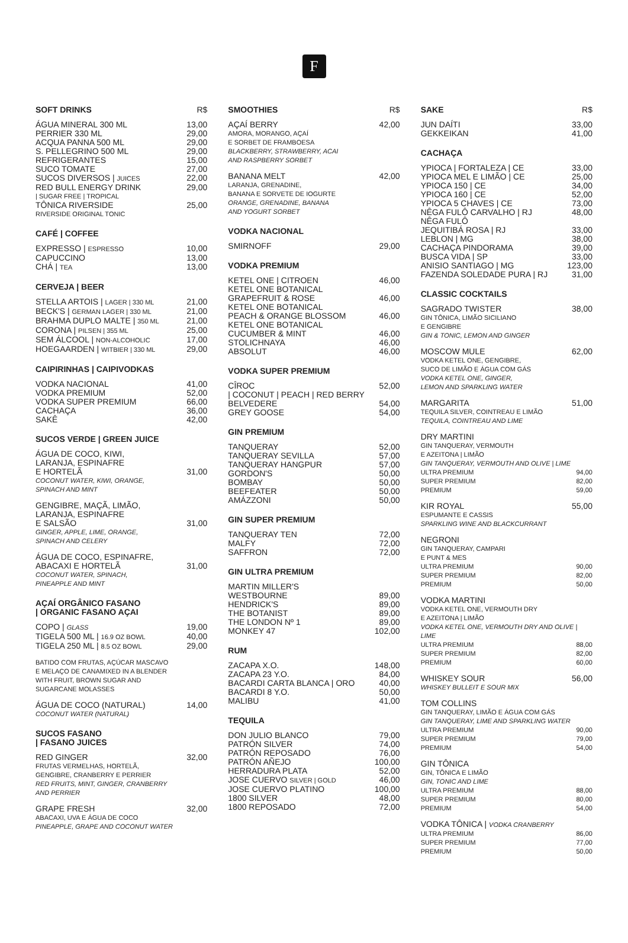F
SOFT DRINKS R$
ÁGUA MINERAL 300 ML 13,00
PERRIER 330 ML 29,00
ACQUA PANNA 500 ML 29,00
S. PELLEGRINO 500 ML 29,00
REFRIGERANTES 15,00
SUCO TOMATE 27,00
SUCOS DIVERSOS | JUICES 22,00
RED BULL ENERGY DRINK 29,00
| SUGAR FREE | TROPICAL
TÔNICA RIVERSIDE 25,00
RIVERSIDE ORIGINAL TONIC
CAFÉ | COFFEE
EXPRESSO | ESPRESSO 10,00
CAPUCCINO 13,00
CHÁ | TEA 13,00
CERVEJA | BEER
STELLA ARTOIS | LAGER | 330 ML 21,00
BECK'S | GERMAN LAGER | 330 ML 21,00
BRAHMA DUPLO MALTE | 350 ML 21,00
CORONA | PILSEN | 355 ML 25,00
SEM ÁLCOOL | NON-ALCOHOLIC 17,00
HOEGAARDEN | WITBIER | 330 ML 29,00
CAIPIRINHAS | CAIPIVODKAS
VODKA NACIONAL 41,00
VODKA PREMIUM 52,00
VODKA SUPER PREMIUM 66,00
CACHAÇA 36,00
SAKÊ 42,00
SUCOS VERDE | GREEN JUICE
ÁGUA DE COCO, KIWI,
LARANJA, ESPINAFRE
E HORTELÃ 31,00
COCONUT WATER, KIWI, ORANGE,
SPINACH AND MINT
GENGIBRE, MAÇÃ, LIMÃO,
LARANJA, ESPINAFRE
E SALSÃO 31,00
GINGER, APPLE, LIME, ORANGE,
SPINACH AND CELERY
ÁGUA DE COCO, ESPINAFRE,
ABACAXI E HORTELÃ 31,00
COCONUT WATER, SPINACH,
PINEAPPLE AND MINT
AÇAÍ ORGÂNICO FASANO
| ORGANIC FASANO AÇAI
COPO | GLASS 19,00
TIGELA 500 ML | 16.9 OZ BOWL 40,00
TIGELA 250 ML | 8.5 OZ BOWL 29,00
BATIDO COM FRUTAS, AÇÚCAR MASCAVO
E MELAÇO DE CANAMIXED IN A BLENDER
WITH FRUIT, BROWN SUGAR AND
SUGARCANE MOLASSES
ÁGUA DE COCO (NATURAL) 14,00
COCONUT WATER (NATURAL)
SUCOS FASANO
| FASANO JUICES
RED GINGER 32,00
FRUTAS VERMELHAS, HORTELÃ,
GENGIBRE, CRANBERRY E PERRIER
RED FRUITS, MINT, GINGER, CRANBERRY
AND PERRIER
GRAPE FRESH 32,00
ABACAXI, UVA E ÁGUA DE COCO
PINEAPPLE, GRAPE AND COCONUT WATER
SMOOTHIES R$
AÇAÍ BERRY 42,00
AMORA, MORANGO, AÇAÍ
E SORBET DE FRAMBOESA
BLACKBERRY, STRAWBERRY, ACAI
AND RASPBERRY SORBET
BANANA MELT 42,00
LARANJA, GRENADINE,
BANANA E SORVETE DE IOGURTE
ORANGE, GRENADINE, BANANA
AND YOGURT SORBET
VODKA NACIONAL
SMIRNOFF 29,00
VODKA PREMIUM
KETEL ONE | CITROEN 46,00
KETEL ONE BOTANICAL
GRAPEFRUIT & ROSE 46,00
KETEL ONE BOTANICAL
PEACH & ORANGE BLOSSOM 46,00
KETEL ONE BOTANICAL
CUCUMBER & MINT 46,00
STOLICHNAYA 46,00
ABSOLUT 46,00
VODKA SUPER PREMIUM
CÎROC 52,00
| COCONUT | PEACH | RED BERRY
BELVEDERE 54,00
GREY GOOSE 54,00
GIN PREMIUM
TANQUERAY 52,00
TANQUERAY SEVILLA 57,00
TANQUERAY HANGPUR 57,00
GORDON'S 50,00
BOMBAY 50,00
BEEFEATER 50,00
AMÁZZONI 50,00
GIN SUPER PREMIUM
TANQUERAY TEN 72,00
MALFY 72,00
SAFFRON 72,00
GIN ULTRA PREMIUM
MARTIN MILLER'S
WESTBOURNE 89,00
HENDRICK'S 89,00
THE BOTANIST 89,00
THE LONDON Nº 1 89,00
MONKEY 47 102,00
RUM
ZACAPA X.O. 148,00
ZACAPA 23 Y.O. 84,00
BACARDI CARTA BLANCA | ORO 40,00
BACARDI 8 Y.O. 50,00
MALIBU 41,00
TEQUILA
DON JULIO BLANCO 79,00
PATRÓN SILVER 74,00
PATRÓN REPOSADO 76,00
PATRÓN AÑEJO 100,00
HERRADURA PLATA 52,00
JOSE CUERVO SILVER | GOLD 46,00
JOSE CUERVO PLATINO 100,00
1800 SILVER 48,00
1800 REPOSADO 72,00
SAKE R$
JUN DAÍTI 33,00
GEKKEIKAN 41,00
CACHAÇA
YPIOCA | FORTALEZA | CE 33,00
YPIOCA MEL E LIMÃO | CE 25,00
YPIOCA 150 | CE 34,00
YPIOCA 160 | CE 52,00
YPIOCA 5 CHAVES | CE 73,00
NÊGA FULÔ CARVALHO | RJ 48,00
NÊGA FULÔ
JEQUITIBÁ ROSA | RJ 33,00
LEBLON | MG 38,00
CACHAÇA PINDORAMA 39,00
BUSCA VIDA | SP 33,00
ANISIO SANTIAGO | MG 123,00
FAZENDA SOLEDADE PURA | RJ 31,00
CLASSIC COCKTAILS
SAGRADO TWISTER 38,00
GIN TÔNICA, LIMÃO SICILIANO
E GENGIBRE
GIN & TONIC, LEMON AND GINGER
MOSCOW MULE 62,00
VODKA KETEL ONE, GENGIBRE,
SUCO DE LIMÃO E ÁGUA COM GÁS
VODKA KETEL ONE, GINGER,
LEMON AND SPARKLING WATER
MARGARITA 51,00
TEQUILA SILVER, COINTREAU E LIMÃO
TEQUILA, COINTREAU AND LIME
DRY MARTINI
GIN TANQUERAY, VERMOUTH
E AZEITONA | LIMÃO
GIN TANQUERAY, VERMOUTH AND OLIVE | LIME
ULTRA PREMIUM 94,00
SUPER PREMIUM 82,00
PREMIUM 59,00
KIR ROYAL 55,00
ESPUMANTE E CASSIS
SPARKLING WINE AND BLACKCURRANT
NEGRONI
GIN TANQUERAY, CAMPARI
E PUNT & MES
ULTRA PREMIUM 90,00
SUPER PREMIUM 82,00
PREMIUM 50,00
VODKA MARTINI
VODKA KETEL ONE, VERMOUTH DRY
E AZEITONA | LIMÃO
VODKA KETEL ONE, VERMOUTH DRY AND OLIVE | LIME
ULTRA PREMIUM 88,00
SUPER PREMIUM 82,00
PREMIUM 60,00
WHISKEY SOUR 56,00
WHISKEY BULLEIT E SOUR MIX
TOM COLLINS
GIN TANQUERAY, LIMÃO E ÁGUA COM GÁS
GIN TANQUERAY, LIME AND SPARKLING WATER
ULTRA PREMIUM 90,00
SUPER PREMIUM 79,00
PREMIUM 54,00
GIN TÔNICA
GIN, TÔNICA E LIMÃO
GIN, TONIC AND LIME
ULTRA PREMIUM 88,00
SUPER PREMIUM 80,00
PREMIUM 54,00
VODKA TÔNICA | VODKA CRANBERRY
ULTRA PREMIUM 86,00
SUPER PREMIUM 77,00
PREMIUM 50,00